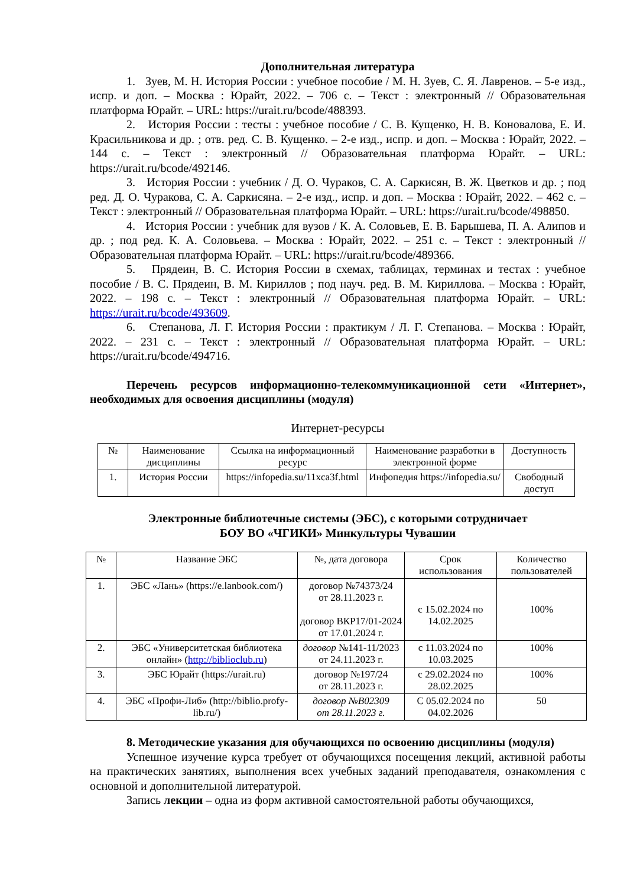Дополнительная литература
1. Зуев, М. Н. История России : учебное пособие / М. Н. Зуев, С. Я. Лавренов. – 5-е изд., испр. и доп. – Москва : Юрайт, 2022. – 706 с. – Текст : электронный // Образовательная платформа Юрайт. – URL: https://urait.ru/bcode/488393.
2. История России : тесты : учебное пособие / С. В. Кущенко, Н. В. Коновалова, Е. И. Красильникова и др. ; отв. ред. С. В. Кущенко. – 2-е изд., испр. и доп. – Москва : Юрайт, 2022. – 144 с. – Текст : электронный // Образовательная платформа Юрайт. – URL: https://urait.ru/bcode/492146.
3. История России : учебник / Д. О. Чураков, С. А. Саркисян, В. Ж. Цветков и др. ; под ред. Д. О. Чуракова, С. А. Саркисяна. – 2-е изд., испр. и доп. – Москва : Юрайт, 2022. – 462 с. – Текст : электронный // Образовательная платформа Юрайт. – URL: https://urait.ru/bcode/498850.
4. История России : учебник для вузов / К. А. Соловьев, Е. В. Барышева, П. А. Алипов и др. ; под ред. К. А. Соловьева. – Москва : Юрайт, 2022. – 251 с. – Текст : электронный // Образовательная платформа Юрайт. – URL: https://urait.ru/bcode/489366.
5. Прядеин, В. С. История России в схемах, таблицах, терминах и тестах : учебное пособие / В. С. Прядеин, В. М. Кириллов ; под науч. ред. В. М. Кириллова. – Москва : Юрайт, 2022. – 198 с. – Текст : электронный // Образовательная платформа Юрайт. – URL: https://urait.ru/bcode/493609.
6. Степанова, Л. Г. История России : практикум / Л. Г. Степанова. – Москва : Юрайт, 2022. – 231 с. – Текст : электронный // Образовательная платформа Юрайт. – URL: https://urait.ru/bcode/494716.
Перечень ресурсов информационно-телекоммуникационной сети «Интернет», необходимых для освоения дисциплины (модуля)
Интернет-ресурсы
| № | Наименование дисциплины | Ссылка на информационный ресурс | Наименование разработки в электронной форме | Доступность |
| --- | --- | --- | --- | --- |
| 1. | История России | https://infopedia.su/11xca3f.html | Инфопедия https://infopedia.su/ | Свободный доступ |
Электронные библиотечные системы (ЭБС), с которыми сотрудничает
БОУ ВО «ЧГИКИ» Минкультуры Чувашии
| № | Название ЭБС | №, дата договора | Срок использования | Количество пользователей |
| --- | --- | --- | --- | --- |
| 1. | ЭБС «Лань» (https://e.lanbook.com/) | договор №74373/24 от 28.11.2023 г. договор ВКР17/01-2024 от 17.01.2024 г. | с 15.02.2024 по 14.02.2025 | 100% |
| 2. | ЭБС «Университетская библиотека онлайн» ( http://biblioclub.ru ) | договор №141-11/2023 от 24.11.2023 г. | с 11.03.2024 по 10.03.2025 | 100% |
| 3. | ЭБС Юрайт (https://urait.ru) | договор №197/24 от 28.11.2023 г. | с 29.02.2024 по 28.02.2025 | 100% |
| 4. | ЭБС «Профи-Либ» (http://biblio.profy-lib.ru/) | договор №В02309 от 28.11.2023 г. | С 05.02.2024 по 04.02.2026 | 50 |
8. Методические указания для обучающихся по освоению дисциплины (модуля)
Успешное изучение курса требует от обучающихся посещения лекций, активной работы на практических занятиях, выполнения всех учебных заданий преподавателя, ознакомления с основной и дополнительной литературой.
Запись лекции – одна из форм активной самостоятельной работы обучающихся,